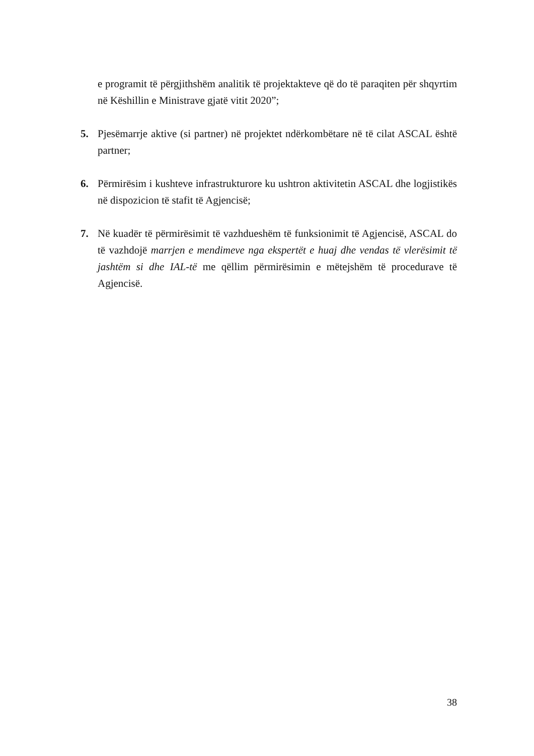e programit të përgjithshëm analitik të projektakteve që do të paraqiten për shqyrtim në Këshillin e Ministrave gjatë vitit 2020”;
5. Pjesëmarrje aktive (si partner) në projektet ndërkombëtare në të cilat ASCAL është partner;
6. Përmirësim i kushteve infrastrukturore ku ushtron aktivitetin ASCAL dhe logjistikës në dispozicion të stafit të Agjencisë;
7. Në kuadër të përmirësimit të vazhdueshëm të funksionimit të Agjencisë, ASCAL do të vazhdojë marrjen e mendimeve nga ekspertët e huaj dhe vendas të vlerësimit të jashtëm si dhe IAL-të me qëllim përmirësimin e mëtejshëm të procedurave të Agjencisë.
38